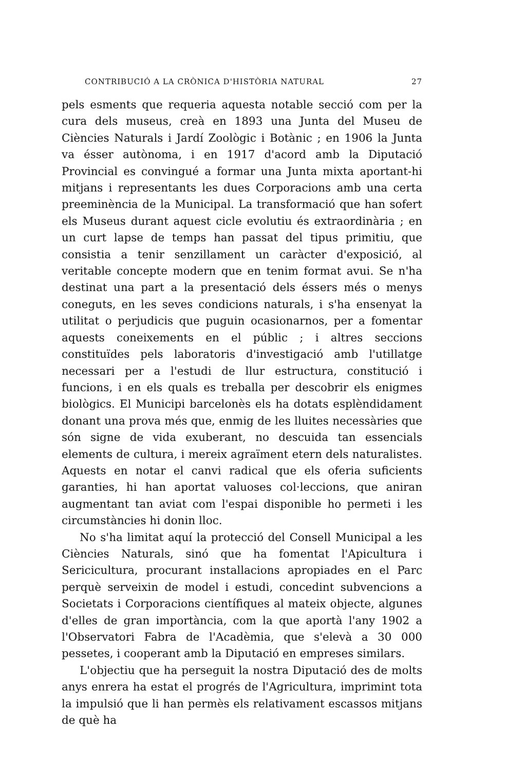CONTRIBUCIÓ A LA CRÒNICA D'HISTÒRIA NATURAL 27
pels esments que requeria aquesta notable secció com per la cura dels museus, creà en 1893 una Junta del Museu de Ciències Naturals i Jardí Zoològic i Botànic ; en 1906 la Junta va ésser autònoma, i en 1917 d'acord amb la Diputació Provincial es convingué a formar una Junta mixta aportant-hi mitjans i representants les dues Corporacions amb una certa preeminència de la Municipal. La transformació que han sofert els Museus durant aquest cicle evolutiu és extraordinària ; en un curt lapse de temps han passat del tipus primitiu, que consistia a tenir senzillament un caràcter d'exposició, al veritable concepte modern que en tenim format avui. Se n'ha destinat una part a la presentació dels éssers més o menys coneguts, en les seves condicions naturals, i s'ha ensenyat la utilitat o perjudicis que puguin ocasionarnos, per a fomentar aquests coneixements en el públic ; i altres seccions constituïdes pels laboratoris d'investigació amb l'utillatge necessari per a l'estudi de llur estructura, constitució i funcions, i en els quals es treballa per descobrir els enigmes biològics. El Municipi barcelonès els ha dotats esplèndidament donant una prova més que, enmig de les lluites necessàries que són signe de vida exuberant, no descuida tan essencials elements de cultura, i mereix agraïment etern dels naturalistes. Aquests en notar el canvi radical que els oferia suficients garanties, hi han aportat valuoses col·leccions, que aniran augmentant tan aviat com l'espai disponible ho permeti i les circumstàncies hi donin lloc.
No s'ha limitat aquí la protecció del Consell Municipal a les Ciències Naturals, sinó que ha fomentat l'Apicultura i Sericicultura, procurant installacions apropiades en el Parc perquè serveixin de model i estudi, concedint subvencions a Societats i Corporacions científiques al mateix objecte, algunes d'elles de gran importància, com la que aportà l'any 1902 a l'Observatori Fabra de l'Acadèmia, que s'elevà a 30 000 pessetes, i cooperant amb la Diputació en empreses similars.
L'objectiu que ha perseguit la nostra Diputació des de molts anys enrera ha estat el progrés de l'Agricultura, imprimint tota la impulsió que li han permès els relativament escassos mitjans de què ha